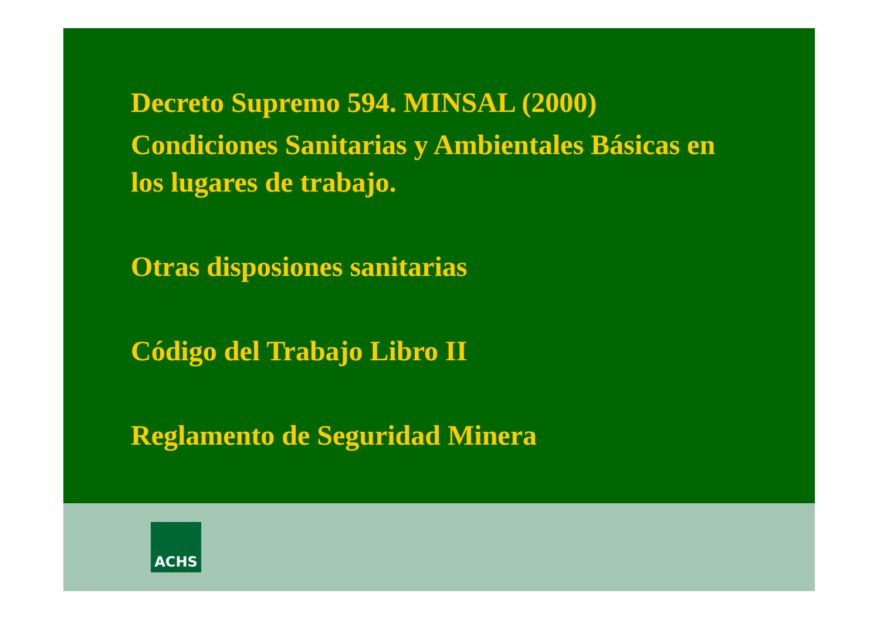Decreto Supremo 594. MINSAL (2000)
Condiciones Sanitarias y Ambientales Básicas en
los lugares de trabajo.
Otras disposiones sanitarias
Código del Trabajo Libro II
Reglamento de Seguridad Minera
ACHS